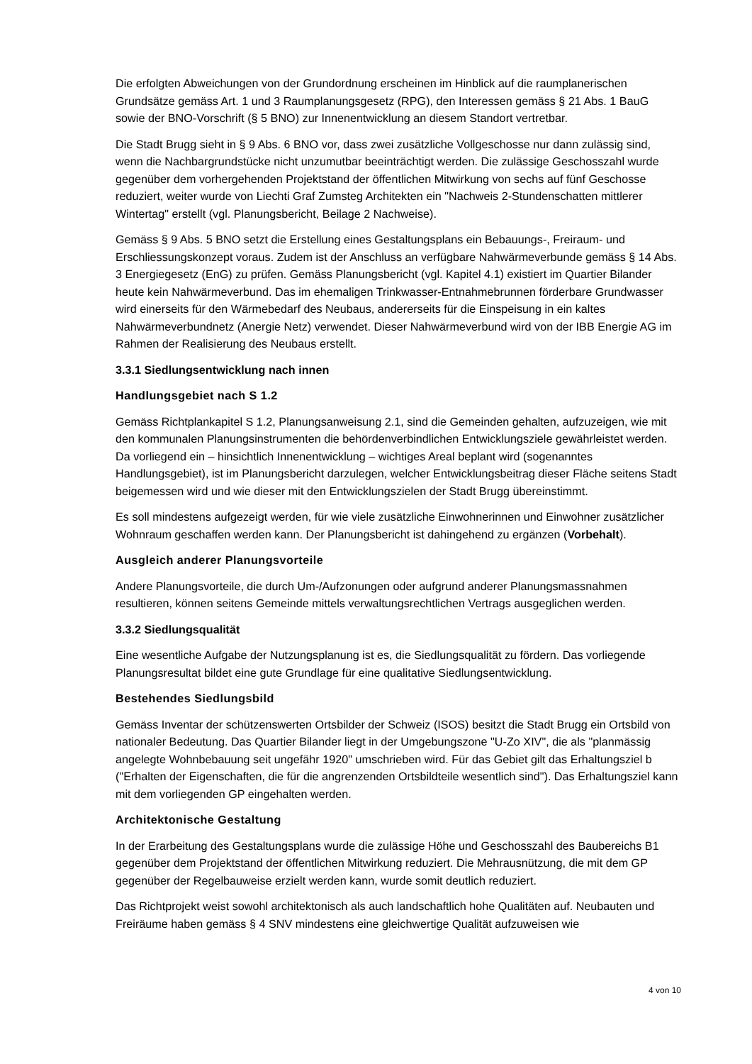Die erfolgten Abweichungen von der Grundordnung erscheinen im Hinblick auf die raumplanerischen Grundsätze gemäss Art. 1 und 3 Raumplanungsgesetz (RPG), den Interessen gemäss § 21 Abs. 1 BauG sowie der BNO-Vorschrift (§ 5 BNO) zur Innenentwicklung an diesem Standort vertretbar.
Die Stadt Brugg sieht in § 9 Abs. 6 BNO vor, dass zwei zusätzliche Vollgeschosse nur dann zulässig sind, wenn die Nachbargrundstücke nicht unzumutbar beeinträchtigt werden. Die zulässige Geschosszahl wurde gegenüber dem vorhergehenden Projektstand der öffentlichen Mitwirkung von sechs auf fünf Geschosse reduziert, weiter wurde von Liechti Graf Zumsteg Architekten ein "Nachweis 2-Stundenschatten mittlerer Wintertag" erstellt (vgl. Planungsbericht, Beilage 2 Nachweise).
Gemäss § 9 Abs. 5 BNO setzt die Erstellung eines Gestaltungsplans ein Bebauungs-, Freiraum- und Erschliessungskonzept voraus. Zudem ist der Anschluss an verfügbare Nahwärmeverbunde gemäss § 14 Abs. 3 Energiegesetz (EnG) zu prüfen. Gemäss Planungsbericht (vgl. Kapitel 4.1) existiert im Quartier Bilander heute kein Nahwärmeverbund. Das im ehemaligen Trinkwasser-Entnahmebrunnen förderbare Grundwasser wird einerseits für den Wärmebedarf des Neubaus, andererseits für die Einspeisung in ein kaltes Nahwärmeverbundnetz (Anergie Netz) verwendet. Dieser Nahwärmeverbund wird von der IBB Energie AG im Rahmen der Realisierung des Neubaus erstellt.
3.3.1 Siedlungsentwicklung nach innen
Handlungsgebiet nach S 1.2
Gemäss Richtplankapitel S 1.2, Planungsanweisung 2.1, sind die Gemeinden gehalten, aufzuzeigen, wie mit den kommunalen Planungsinstrumenten die behördenverbindlichen Entwicklungsziele gewährleistet werden. Da vorliegend ein – hinsichtlich Innenentwicklung – wichtiges Areal beplant wird (sogenanntes Handlungsgebiet), ist im Planungsbericht darzulegen, welcher Entwicklungsbeitrag dieser Fläche seitens Stadt beigemessen wird und wie dieser mit den Entwicklungszielen der Stadt Brugg übereinstimmt.
Es soll mindestens aufgezeigt werden, für wie viele zusätzliche Einwohnerinnen und Einwohner zusätzlicher Wohnraum geschaffen werden kann. Der Planungsbericht ist dahingehend zu ergänzen (Vorbehalt).
Ausgleich anderer Planungsvorteile
Andere Planungsvorteile, die durch Um-/Aufzonungen oder aufgrund anderer Planungsmassnahmen resultieren, können seitens Gemeinde mittels verwaltungsrechtlichen Vertrags ausgeglichen werden.
3.3.2 Siedlungsqualität
Eine wesentliche Aufgabe der Nutzungsplanung ist es, die Siedlungsqualität zu fördern. Das vorliegende Planungsresultat bildet eine gute Grundlage für eine qualitative Siedlungsentwicklung.
Bestehendes Siedlungsbild
Gemäss Inventar der schützenswerten Ortsbilder der Schweiz (ISOS) besitzt die Stadt Brugg ein Ortsbild von nationaler Bedeutung. Das Quartier Bilander liegt in der Umgebungszone "U-Zo XIV", die als "planmässig angelegte Wohnbebauung seit ungefähr 1920" umschrieben wird. Für das Gebiet gilt das Erhaltungsziel b ("Erhalten der Eigenschaften, die für die angrenzenden Ortsbildteile wesentlich sind"). Das Erhaltungsziel kann mit dem vorliegenden GP eingehalten werden.
Architektonische Gestaltung
In der Erarbeitung des Gestaltungsplans wurde die zulässige Höhe und Geschosszahl des Baubereichs B1 gegenüber dem Projektstand der öffentlichen Mitwirkung reduziert. Die Mehrausnützung, die mit dem GP gegenüber der Regelbauweise erzielt werden kann, wurde somit deutlich reduziert.
Das Richtprojekt weist sowohl architektonisch als auch landschaftlich hohe Qualitäten auf. Neubauten und Freiräume haben gemäss § 4 SNV mindestens eine gleichwertige Qualität aufzuweisen wie
4 von 10